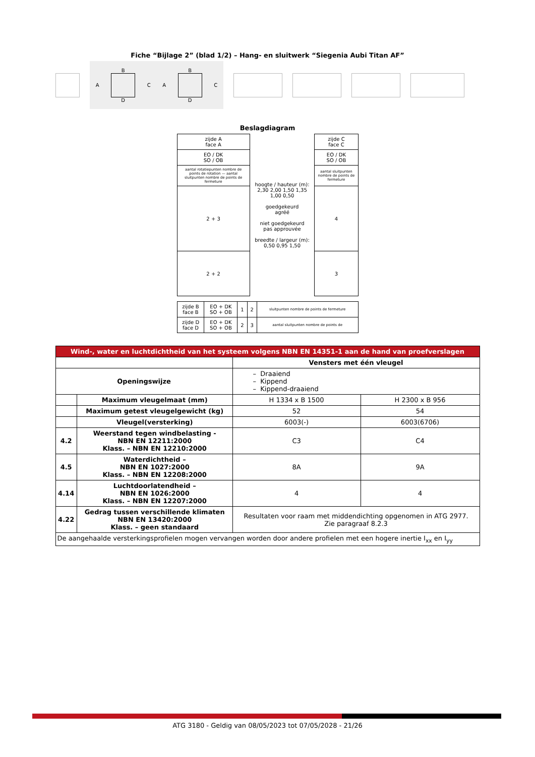Fiche “Bijlage 2” (blad 1/2) – Hang- en sluitwerk “Siegenia Aubi Titan AF”
A
B
D
C A
B
D
C
Beslagdiagram
| zijde A face A | hoogte / hauteur (m): 2,30 2,00 1,50 1,35 1,00 0,50 goedgekeurd agréé niet goedgekeurd pas approuvée breedte / largeur (m): 0,50 0,95 1,50 | zijde C face C |
| EO / DK SO / OB | | EO / DK SO / OB |
| aantal rotatiepunten nombre de points de rotation — aantal sluitpunten nombre de points de fermeture | | aantal sluitpunten nombre de points de fermeture |
| 2 + 3 | | 4 |
| 2 + 2 | | 3 |
| zijde B face B | EO + DK SO + OB | 1 | 2 | sluitpunten nombre de points de fermeture |
| zijde D face D | EO + DK SO + OB | 2 | 3 | aantal sluitpunten nombre de points de |
| Wind-, water en luchtdichtheid van het systeem volgens NBN EN 14351-1 aan de hand van proefverslagen | | | |
| | | Vensters met één vleugel | |
| Openingswijze | | – Draaiend – Kippend – Kippend-draaiend | |
| | Maximum vleugelmaat (mm) | H 1334 x B 1500 | H 2300 x B 956 |
| | Maximum getest vleugelgewicht (kg) | 52 | 54 |
| | Vleugel(versterking) | 6003(-) | 6003(6706) |
| 4.2 | Weerstand tegen windbelasting - NBN EN 12211:2000 Klass. – NBN EN 12210:2000 | C3 | C4 |
| 4.5 | Waterdichtheid – NBN EN 1027:2000 Klass. – NBN EN 12208:2000 | 8A | 9A |
| 4.14 | Luchtdoorlatendheid – NBN EN 1026:2000 Klass. – NBN EN 12207:2000 | 4 | 4 |
| 4.22 | Gedrag tussen verschillende klimaten NBN EN 13420:2000 Klass. – geen standaard | Resultaten voor raam met middendichting opgenomen in ATG 2977. Zie paragraaf 8.2.3 | |
| De aangehaalde versterkingsprofielen mogen vervangen worden door andere profielen met een hogere inertie I<sub>xx</sub> en I<sub>yy</sub> | | | |
ATG 3180 - Geldig van 08/05/2023 tot 07/05/2028 - 21/26